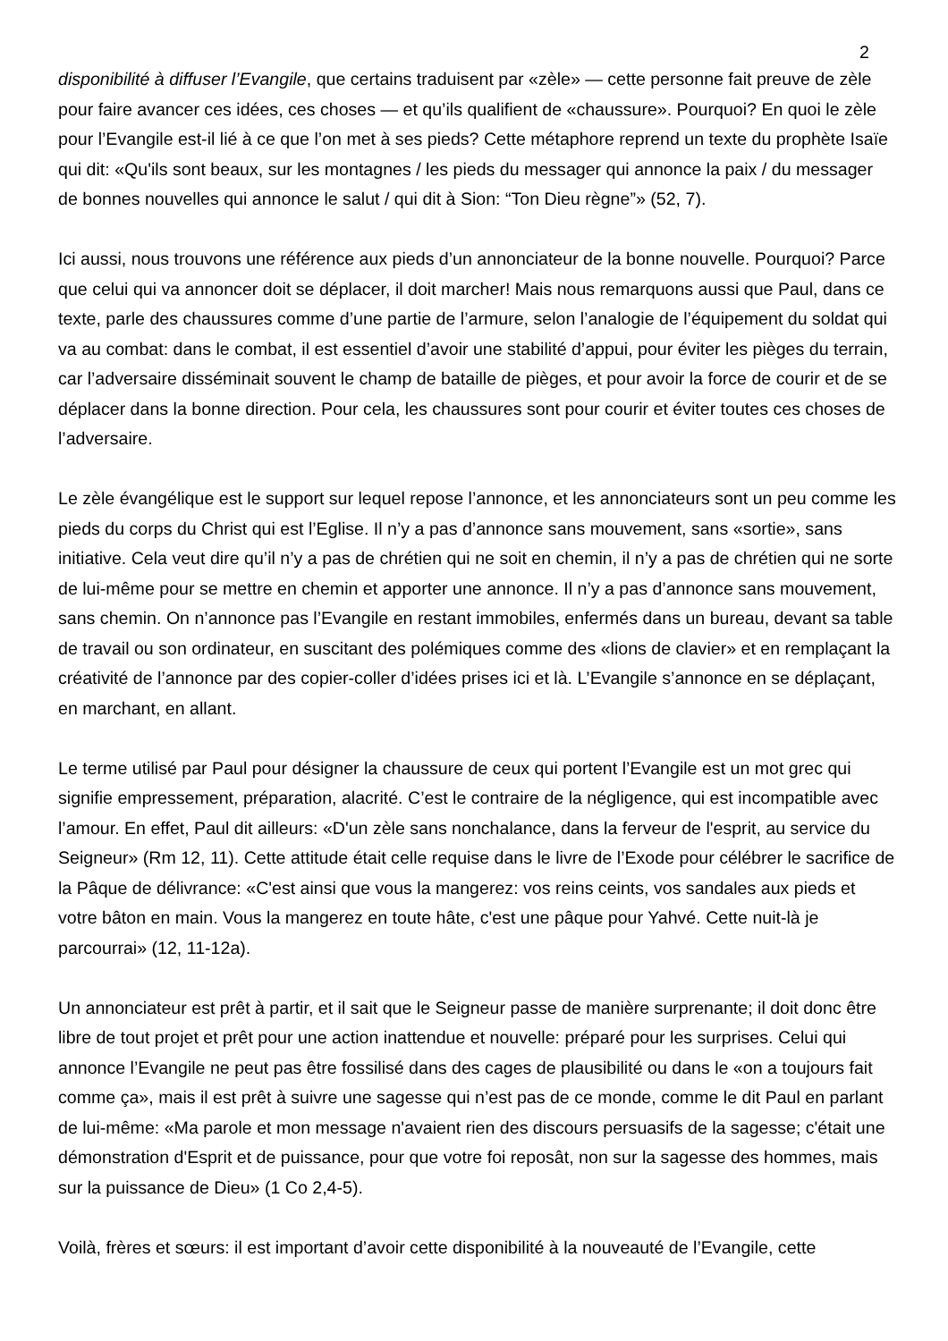2
disponibilité à diffuser l’Evangile, que certains traduisent par «zèle» — cette personne fait preuve de zèle pour faire avancer ces idées, ces choses — et qu’ils qualifient de «chaussure». Pourquoi? En quoi le zèle pour l’Evangile est-il lié à ce que l’on met à ses pieds? Cette métaphore reprend un texte du prophète Isaïe qui dit: «Qu'ils sont beaux, sur les montagnes / les pieds du messager qui annonce la paix / du messager de bonnes nouvelles qui annonce le salut / qui dit à Sion: “Ton Dieu règne”» (52, 7).
Ici aussi, nous trouvons une référence aux pieds d’un annonciateur de la bonne nouvelle. Pourquoi? Parce que celui qui va annoncer doit se déplacer, il doit marcher! Mais nous remarquons aussi que Paul, dans ce texte, parle des chaussures comme d’une partie de l’armure, selon l’analogie de l’équipement du soldat qui va au combat: dans le combat, il est essentiel d’avoir une stabilité d’appui, pour éviter les pièges du terrain, car l’adversaire disséminait souvent le champ de bataille de pièges, et pour avoir la force de courir et de se déplacer dans la bonne direction. Pour cela, les chaussures sont pour courir et éviter toutes ces choses de l’adversaire.
Le zèle évangélique est le support sur lequel repose l’annonce, et les annonciateurs sont un peu comme les pieds du corps du Christ qui est l’Eglise. Il n’y a pas d’annonce sans mouvement, sans «sortie», sans initiative. Cela veut dire qu’il n’y a pas de chrétien qui ne soit en chemin, il n’y a pas de chrétien qui ne sorte de lui-même pour se mettre en chemin et apporter une annonce. Il n’y a pas d’annonce sans mouvement, sans chemin. On n’annonce pas l’Evangile en restant immobiles, enfermés dans un bureau, devant sa table de travail ou son ordinateur, en suscitant des polémiques comme des «lions de clavier» et en remplaçant la créativité de l’annonce par des copier-coller d’idées prises ici et là. L’Evangile s’annonce en se déplaçant, en marchant, en allant.
Le terme utilisé par Paul pour désigner la chaussure de ceux qui portent l’Evangile est un mot grec qui signifie empressement, préparation, alacrité. C’est le contraire de la négligence, qui est incompatible avec l’amour. En effet, Paul dit ailleurs: «D'un zèle sans nonchalance, dans la ferveur de l'esprit, au service du Seigneur» (Rm 12, 11). Cette attitude était celle requise dans le livre de l’Exode pour célébrer le sacrifice de la Pâque de délivrance: «C'est ainsi que vous la mangerez: vos reins ceints, vos sandales aux pieds et votre bâton en main. Vous la mangerez en toute hâte, c'est une pâque pour Yahvé. Cette nuit-là je parcourrai» (12, 11-12a).
Un annonciateur est prêt à partir, et il sait que le Seigneur passe de manière surprenante; il doit donc être libre de tout projet et prêt pour une action inattendue et nouvelle: préparé pour les surprises. Celui qui annonce l’Evangile ne peut pas être fossilisé dans des cages de plausibilité ou dans le «on a toujours fait comme ça», mais il est prêt à suivre une sagesse qui n’est pas de ce monde, comme le dit Paul en parlant de lui-même: «Ma parole et mon message n'avaient rien des discours persuasifs de la sagesse; c'était une démonstration d'Esprit et de puissance, pour que votre foi reposât, non sur la sagesse des hommes, mais sur la puissance de Dieu» (1 Co 2,4-5).
Voilà, frères et sœurs: il est important d’avoir cette disponibilité à la nouveauté de l’Evangile, cette